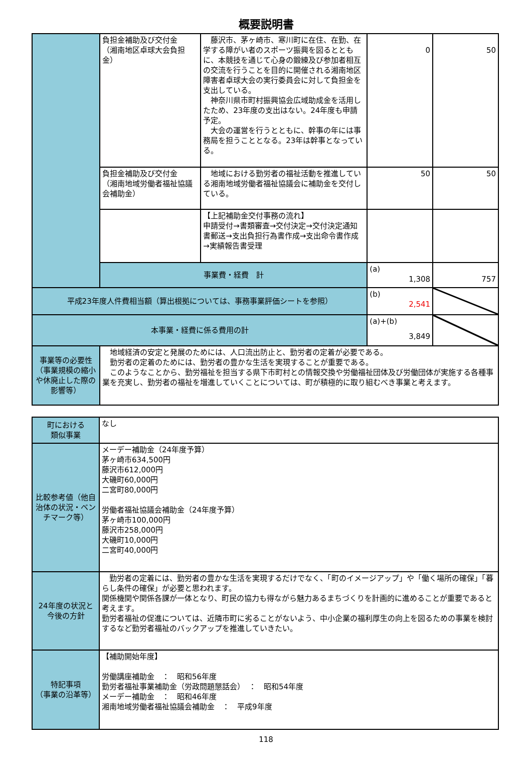概要説明書
| | 負担金補助及び交付金 （湘南地区卓球大会負担金） | 藤沢市、茅ヶ崎市、寒川町に在住、在勤、在学する障がい者のスポーツ振興を図るとともに、本競技を通じて心身の鍛練及び参加者相互の交流を行うことを目的に開催される湘南地区障害者卓球大会の実行委員会に対して負担金を支出している。 神奈川県市町村振興協会広域助成金を活用したため、23年度の支出はない。24年度も申請予定。 大会の運営を行うとともに、幹事の年には事務局を担うこととなる。23年は幹事となっている。 | 0 | 50 |
| | 負担金補助及び交付金 （湘南地域労働者福祉協議会補助金） | 地域における勤労者の福祉活動を推進している湘南地域労働者福祉協議会に補助金を交付している。 | 50 | 50 |
| | | 【上記補助金交付事務の流れ】 申請受付→書類審査→交付決定→交付決定通知書郵送→支出負担行為書作成→支出命令書作成→実績報告書受理 | | |
| | 事業費・経費 計 | | (a) 1,308 | 757 |
| 平成23年度人件費相当額（算出根拠については、事務事業評価シートを参照） | | | (b) 2,541 | |
| 本事業・経費に係る費用の計 | | | (a)+(b) 3,849 | |
| 事業等の必要性（事業規模の縮小や休廃止した際の影響等） | 地域経済の安定と発展のためには、人口流出防止と、勤労者の定着が必要である。 勤労者の定着のためには、勤労者の豊かな生活を実現することが重要である。 このようなことから、勤労福祉を担当する県下市町村との情報交換や労働福祉団体及び労働団体が実施する各種事業を充実し、勤労者の福祉を増進していくことについては、町が積極的に取り組むべき事業と考えます。 | | | |
| 町における 類似事業 | なし |
| 比較参考値（他自治体の状況・ベンチマーク等） | メーデー補助金（24年度予算） 茅ヶ崎市634,500円 藤沢市612,000円 大磯町60,000円 二宮町80,000円 労働者福祉協議会補助金（24年度予算） 茅ヶ崎市100,000円 藤沢市258,000円 大磯町10,000円 二宮町40,000円 |
| 24年度の状況と今後の方針 | 勤労者の定着には、勤労者の豊かな生活を実現するだけでなく、「町のイメージアップ」や「働く場所の確保」「暮らし条件の確保」が必要と思われます。 関係機関や関係各課が一体となり、町民の協力も得ながら魅力あるまちづくりを計画的に進めることが重要であると考えます。 勤労者福祉の促進については、近隣市町に劣ることがないよう、中小企業の福利厚生の向上を図るための事業を検討するなど勤労者福祉のバックアップを推進していきたい。 |
| 特記事項 （事業の沿革等） | 【補助開始年度】 労働講座補助金 ： 昭和56年度 勤労者福祉事業補助金（労政問題懇話会） ： 昭和54年度 メーデー補助金 ： 昭和46年度 湘南地域労働者福祉協議会補助金 ： 平成9年度 |
118